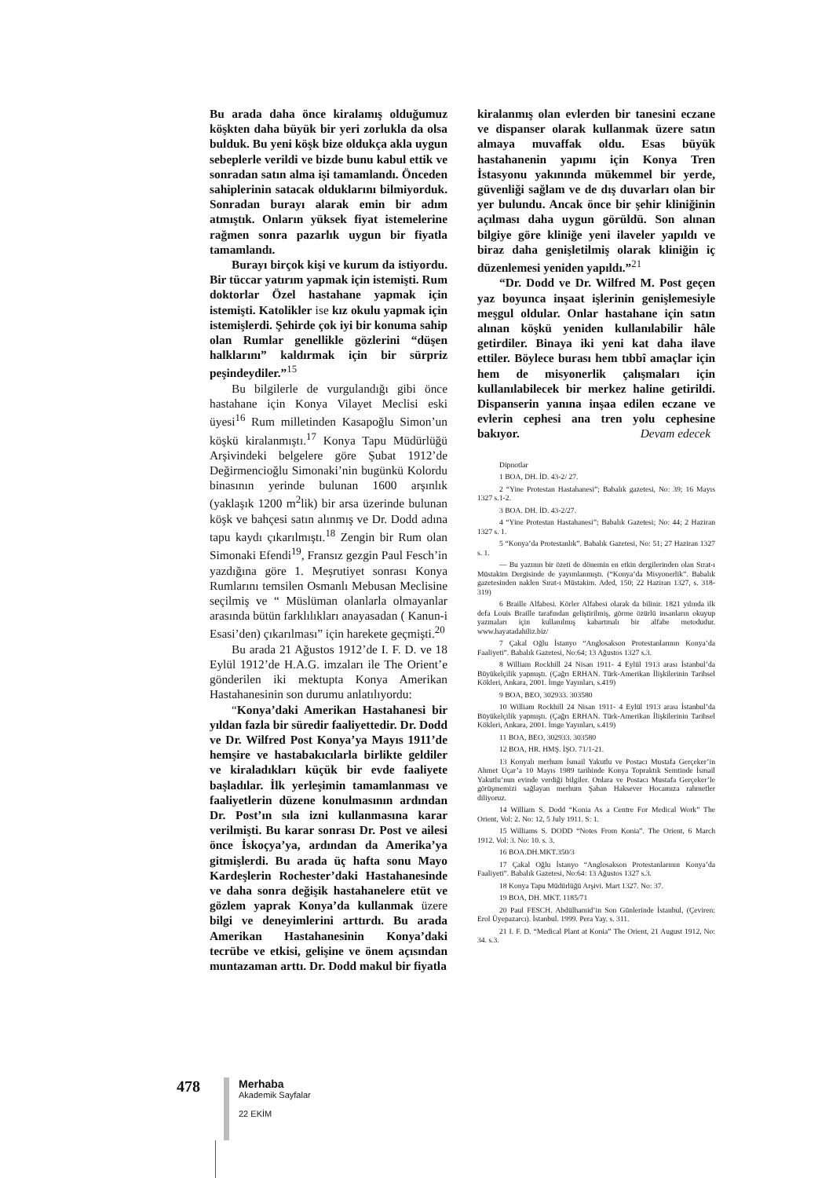Bu arada daha önce kiralamış olduğumuz köşkten daha büyük bir yeri zorlukla da olsa bulduk. Bu yeni köşk bize oldukça akla uygun sebeplerle verildi ve bizde bunu kabul ettik ve sonradan satın alma işi tamamlandı. Önceden sahiplerinin satacak olduklarını bilmiyorduk. Sonradan burayı alarak emin bir adım atmıştık. Onların yüksek fiyat istemelerine rağmen sonra pazarlık uygun bir fiyatla tamamlandı.
Burayı birçok kişi ve kurum da istiyordu. Bir tüccar yatırım yapmak için istemişti. Rum doktorlar Özel hastahane yapmak için istemişti. Katolikler ise kız okulu yapmak için istemişlerdi. Şehirde çok iyi bir konuma sahip olan Rumlar genellikle gözlerini “düşen halklarını” kaldırmak için bir sürpriz peşindeydiler.”<sup>15</sup>
Bu bilgilerle de vurgulandığı gibi önce hastahane için Konya Vilayet Meclisi eski üyesi<sup>16</sup> Rum milletinden Kasapoğlu Simon’un köşkü kiralanmıştı.<sup>17</sup> Konya Tapu Müdürlüğü Arşivindeki belgelere göre Şubat 1912’de Değirmencioğlu Simonaki’nin bugünkü Kolordu binasının yerinde bulunan 1600 arşınlık (yaklaşık 1200 m<sup>2</sup>lik) bir arsa üzerinde bulunan köşk ve bahçesi satın alınmış ve Dr. Dodd adına tapu kaydı çıkarılmıştı.<sup>18</sup> Zengin bir Rum olan Simonaki Efendi<sup>19</sup>, Fransız gezgin Paul Fesch’in yazdığına göre 1. Meşrutiyet sonrası Konya Rumlarını temsilen Osmanlı Mebusan Meclisine seçilmiş ve “ Müslüman olanlarla olmayanlar arasında bütün farklılıkları anayasadan ( Kanun-i Esasi’den) çıkarılması” için harekete geçmişti.<sup>20</sup>
Bu arada 21 Ağustos 1912’de I. F. D. ve 18 Eylül 1912’de H.A.G. imzaları ile The Orient’e gönderilen iki mektupta Konya Amerikan Hastahanesinin son durumu anlatılıyordu:
“Konya’daki Amerikan Hastahanesi bir yıldan fazla bir süredir faaliyettedir. Dr. Dodd ve Dr. Wilfred Post Konya’ya Mayıs 1911’de hemşire ve hastabakıcılarla birlikte geldiler ve kiraladıkları küçük bir evde faaliyete başladılar. İlk yerleşimin tamamlanması ve faaliyetlerin düzene konulmasının ardından Dr. Post’ın sıla izni kullanmasına karar verilmişti. Bu karar sonrası Dr. Post ve ailesi önce İskoçya’ya, ardından da Amerika’ya gitmişlerdi. Bu arada üç hafta sonu Mayo Kardeşlerin Rochester’daki Hastahanesinde ve daha sonra değişik hastahanelere etüt ve gözlem yaprak Konya’da kullanmak üzere bilgi ve deneyimlerini arttırdı. Bu arada Amerikan Hastahanesinin Konya’daki tecrübe ve etkisi, gelişine ve önem açısından muntazaman arttı. Dr. Dodd makul bir fiyatla
kiralanmış olan evlerden bir tanesini eczane ve dispanser olarak kullanmak üzere satın almaya muvaffak oldu. Esas büyük hastahanenin yapımı için Konya Tren İstasyonu yakınında mükemmel bir yerde, güvenliği sağlam ve de dış duvarları olan bir yer bulundu. Ancak önce bir şehir kliniğinin açılması daha uygun görüldü. Son alınan bilgiye göre kliniğe yeni ilaveler yapıldı ve biraz daha genişletilmiş olarak kliniğin iç düzenlemesi yeniden yapıldı.”<sup>21</sup>
“Dr. Dodd ve Dr. Wilfred M. Post geçen yaz boyunca inşaat işlerinin genişlemesiyle meşgul oldular. Onlar hastahane için satın alınan köşkü yeniden kullanılabilir hâle getirdiler. Binaya iki yeni kat daha ilave ettiler. Böylece burası hem tıbbî amaçlar için hem de misyonerlik çalışmaları için kullanılabilecek bir merkez haline getirildi. Dispanserin yanına inşaa edilen eczane ve evlerin cephesi ana tren yolu cephesine bakıyor. Devam edecek
Dipnotlar
1 BOA, DH. İD. 43-2/ 27.
2 “Yine Protestan Hastahanesi”; Babalık gazetesi, No: 39; 16 Mayıs 1327 s.1-2.
3 BOA. DH. İD. 43-2/27.
4 “Yine Protestan Hastahanesi”; Babalık Gazetesi; No: 44; 2 Haziran 1327 s. 1.
5 “Konya’da Protestanlık”. Babalık Gazetesi, No: 51; 27 Haziran 1327 s. 1.
— Bu yazının bir özeti de dönemin en etkin dergilerinden olan Sırat-ı Müstakim Dergisinde de yayımlanmıştı. (“Konya’da Misyonerlik”. Babalık gazetesinden naklen Sırat-ı Müstakim. Aded, 150; 22 Haziran 1327, s. 318-319)
6 Braille Alfabesi. Körler Alfabesi olarak da bilinir. 1821 yılında ilk defa Louis Braille tarafından geliştirilmiş, görme özürlü insanların okuyup yazmaları için kullanılmış kabartmalı bir alfabe metodudur. www.hayatadahiliz.biz/
7 Çakal Oğlu İstanyo “Anglosakson Protestanlarının Konya’da Faaliyeti”. Babalık Gazetesi, No:64; 13 Ağustos 1327 s.3.
8 William Rockhill 24 Nisan 1911- 4 Eylül 1913 arası İstanbul’da Büyükelçilik yapmıştı. (Çağrı ERHAN. Türk-Amerikan İlişkilerinin Tarihsel Kökleri, Ankara, 2001. İmge Yayınları, s.419)
9 BOA, BEO, 302933. 303580
10 William Rockhill 24 Nisan 1911- 4 Eylül 1913 arası İstanbul’da Büyükelçilik yapmıştı. (Çağrı ERHAN. Türk-Amerikan İlişkilerinin Tarihsel Kökleri, Ankara, 2001. İmge Yayınları, s.419)
11 BOA, BEO, 302933. 303580
12 BOA, HR. HMŞ. İŞO. 71/1-21.
13 Konyalı merhum İsmail Yakutlu ve Postacı Mustafa Gerçeker’in Ahmet Uçar’a 10 Mayıs 1989 tarihinde Konya Topraktık Semtinde İsmail Yakutlu’nun evinde verdiği bilgiler. Onlara ve Postacı Mustafa Gerçeker’le görüşmemizi sağlayan merhum Şaban Haksever Hocamıza rahmetler diliyoruz.
14 William S. Dodd “Konia As a Centre For Medical Work” The Orient, Vol: 2. No: 12, 5 July 1911. S: 1.
15 Williams S. DODD “Notes From Konia”. The Orient, 6 March 1912. Vol: 3. No: 10. s. 3.
16 BOA.DH.MKT.350/3
17 Çakal Oğlu İstanyo “Anglosakson Protestanlarının Konya’da Faaliyeti”. Babalık Gazetesi, No:64: 13 Ağustos 1327 s.3.
18 Konya Tapu Müdürlüğü Arşivi. Mart 1327. No: 37.
19 BOA, DH. MKT. 1185/71
20 Paul FESCH. Abdülhamid’in Son Günlerinde İstanbul, (Çeviren: Erol Üyepazarcı). İstanbul. 1999. Pera Yay. s. 311.
21 I. F. D. “Medical Plant at Konia” The Orient, 21 August 1912, No: 34. s.3.
478
Merhaba
Akademik Sayfalar
22 EKİM